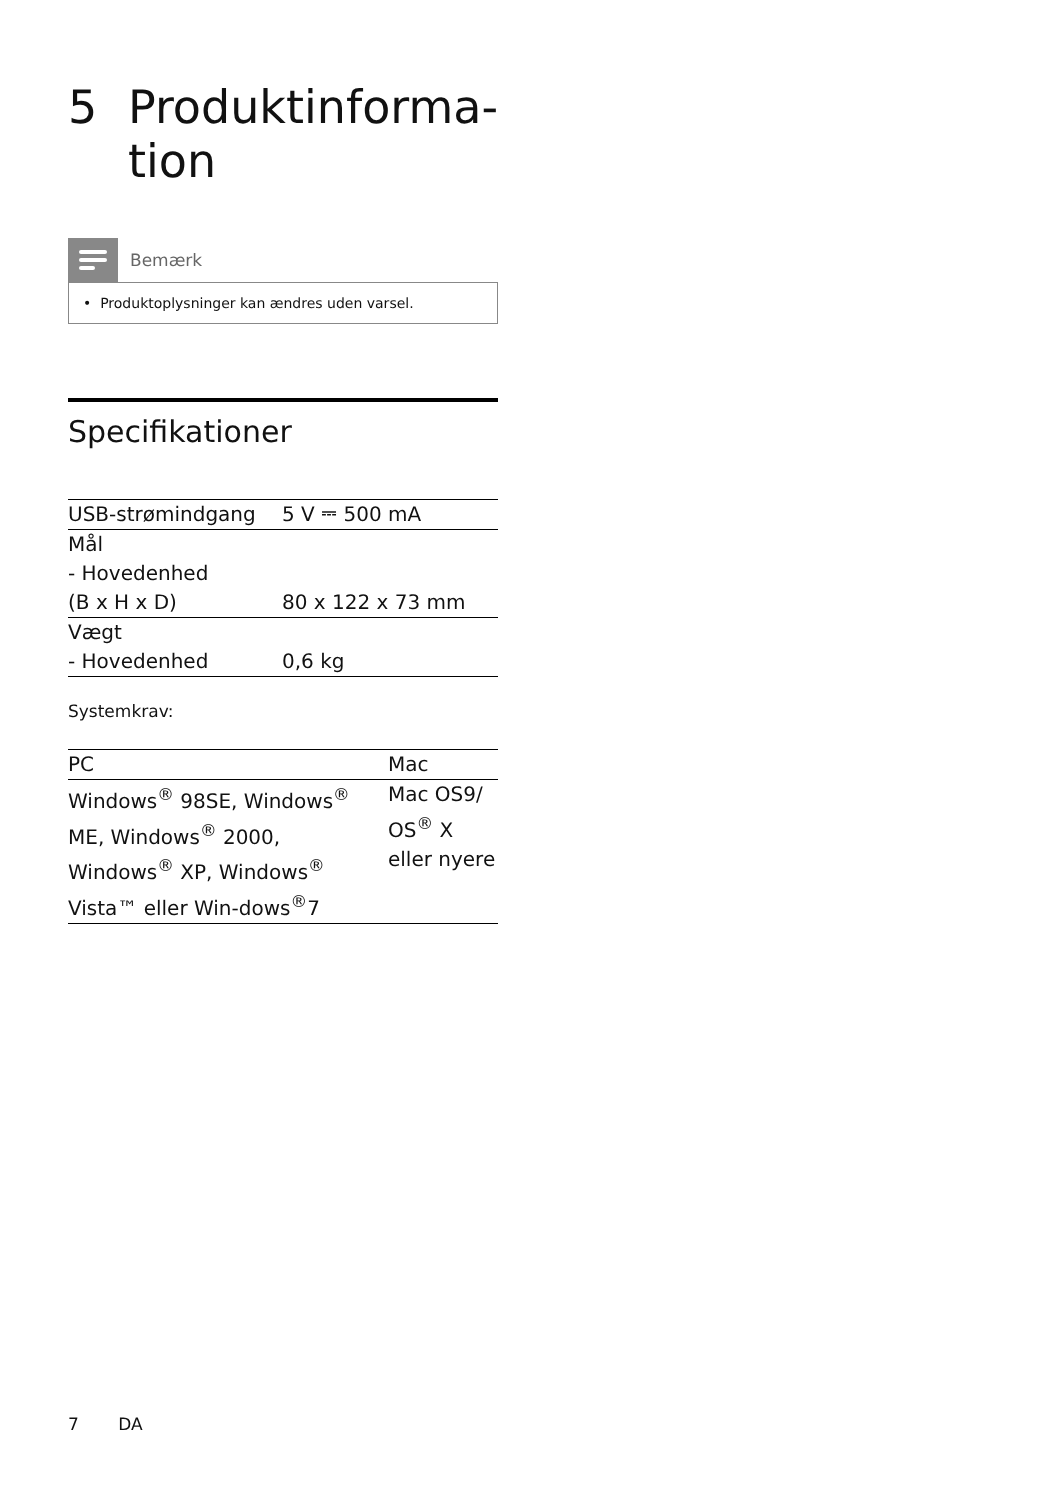5 Produktinforma-
tion
Bemærk
• Produktoplysninger kan ændres uden varsel.
Specifikationer
| USB-strømindgang | 5 V ⎓ 500 mA |
| Mål - Hovedenhed (B x H x D) | 80 x 122 x 73 mm |
| Vægt - Hovedenhed | 0,6 kg |
Systemkrav:
| PC | Mac |
| --- | --- |
| Windows<sup>®</sup> 98SE, Windows<sup>®</sup> ME, Windows<sup>®</sup> 2000, Windows<sup>®</sup> XP, Windows<sup>®</sup> Vista™ eller Win-dows<sup>®</sup>7 | Mac OS9/ OS<sup>®</sup> X eller nyere |
7 DA